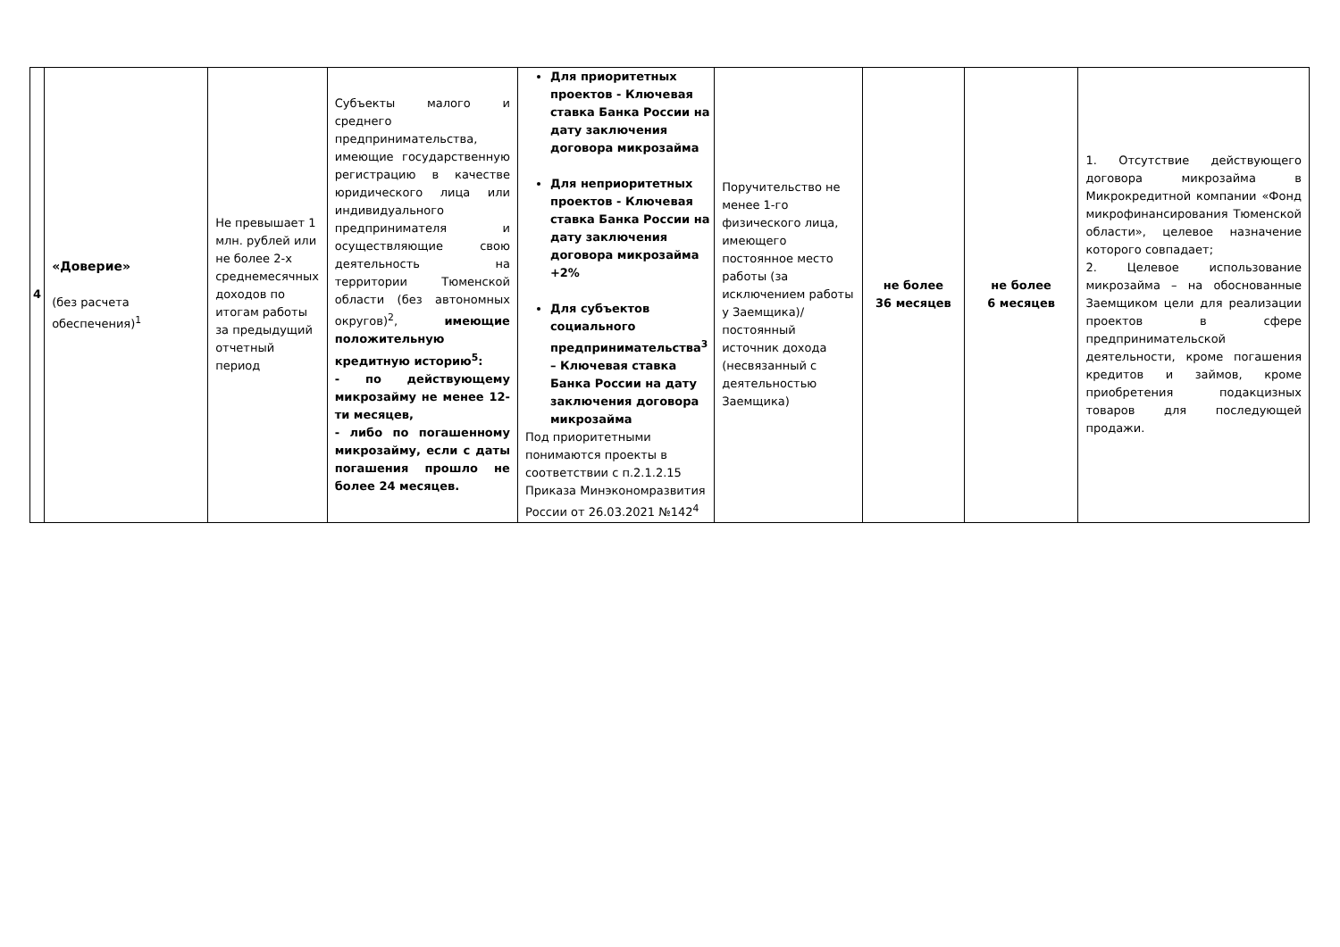| 4 | «Доверие» (без расчета обеспечения)<sup>1</sup> | Не превышает 1 млн. рублей или не более 2-х среднемесячных доходов по итогам работы за предыдущий отчетный период | Субъекты малого и среднего предпринимательства, имеющие государственную регистрацию в качестве юридического лица или индивидуального предпринимателя и осуществляющие свою деятельность на территории Тюменской области (без автономных округов)<sup>2</sup>, имеющие положительную кредитную историю<sup>5</sup>: - по действующему микрозайму не менее 12-ти месяцев, - либо по погашенному микрозайму, если с даты погашения прошло не более 24 месяцев. | Для приоритетных проектов - Ключевая ставка Банка России на дату заключения договора микрозайма Для неприоритетных проектов - Ключевая ставка Банка России на дату заключения договора микрозайма +2% Для субъектов социального предпринимательства<sup>3</sup> – Ключевая ставка Банка России на дату заключения договора микрозайма Под приоритетными понимаются проекты в соответствии с п.2.1.2.15 Приказа Минэкономразвития России от 26.03.2021 №142<sup>4</sup> | Поручительство не менее 1-го физического лица, имеющего постоянное место работы (за исключением работы у Заемщика)/постоянный источник дохода (несвязанный с деятельностью Заемщика) | не более 36 месяцев | не более 6 месяцев | 1. Отсутствие действующего договора микрозайма в Микрокредитной компании «Фонд микрофинансирования Тюменской области», целевое назначение которого совпадает; 2. Целевое использование микрозайма – на обоснованные Заемщиком цели для реализации проектов в сфере предпринимательской деятельности, кроме погашения кредитов и займов, кроме приобретения подакцизных товаров для последующей продажи. |